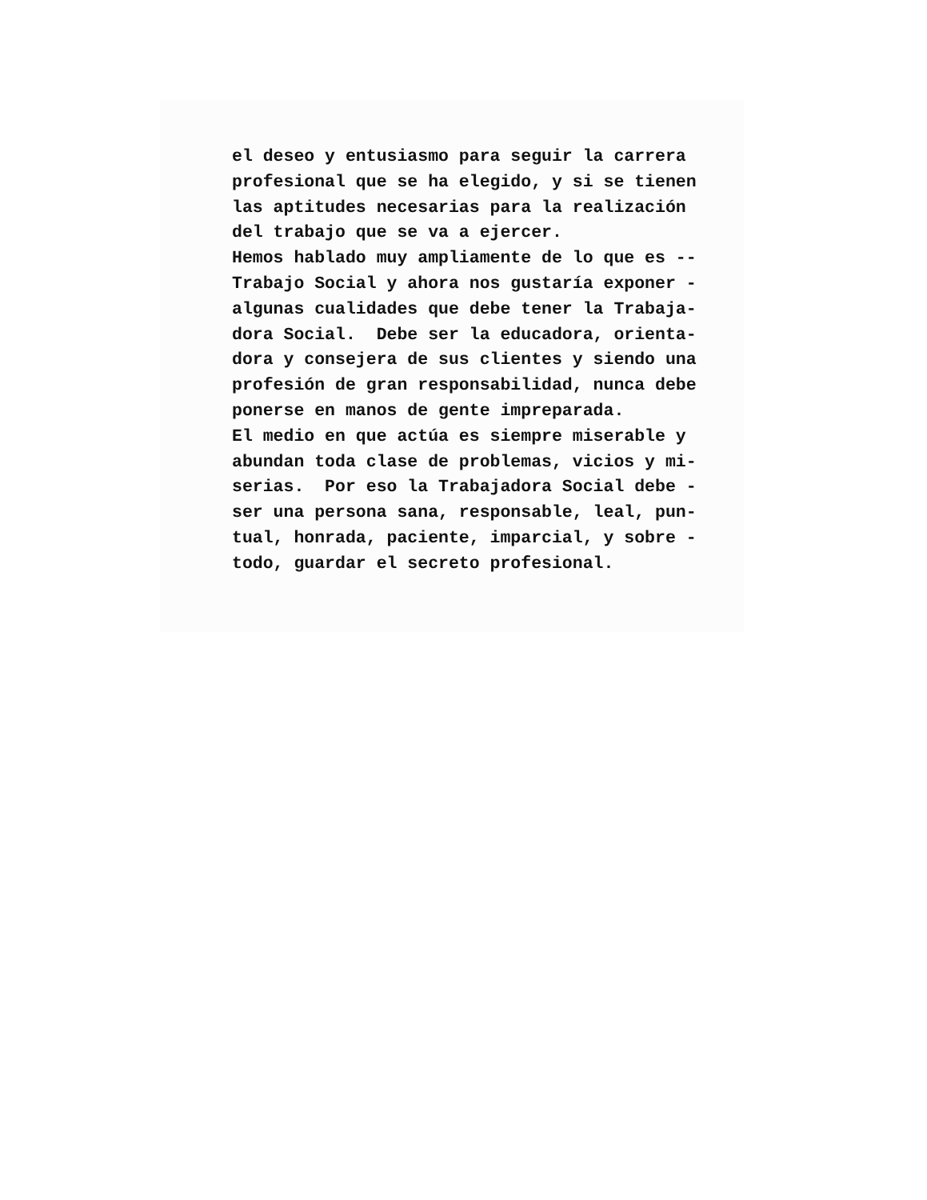el deseo y entusiasmo para seguir la carrera
profesional que se ha elegido, y si se tienen
las aptitudes necesarias para la realización
del trabajo que se va a ejercer.
Hemos hablado muy ampliamente de lo que es --
Trabajo Social y ahora nos gustaría exponer -
algunas cualidades que debe tener la Trabaja-
dora Social. Debe ser la educadora, orienta-
dora y consejera de sus clientes y siendo una
profesión de gran responsabilidad, nunca debe
ponerse en manos de gente impreparada.
El medio en que actúa es siempre miserable y
abundan toda clase de problemas, vicios y mi-
serias. Por eso la Trabajadora Social debe -
ser una persona sana, responsable, leal, pun-
tual, honrada, paciente, imparcial, y sobre -
todo, guardar el secreto profesional.